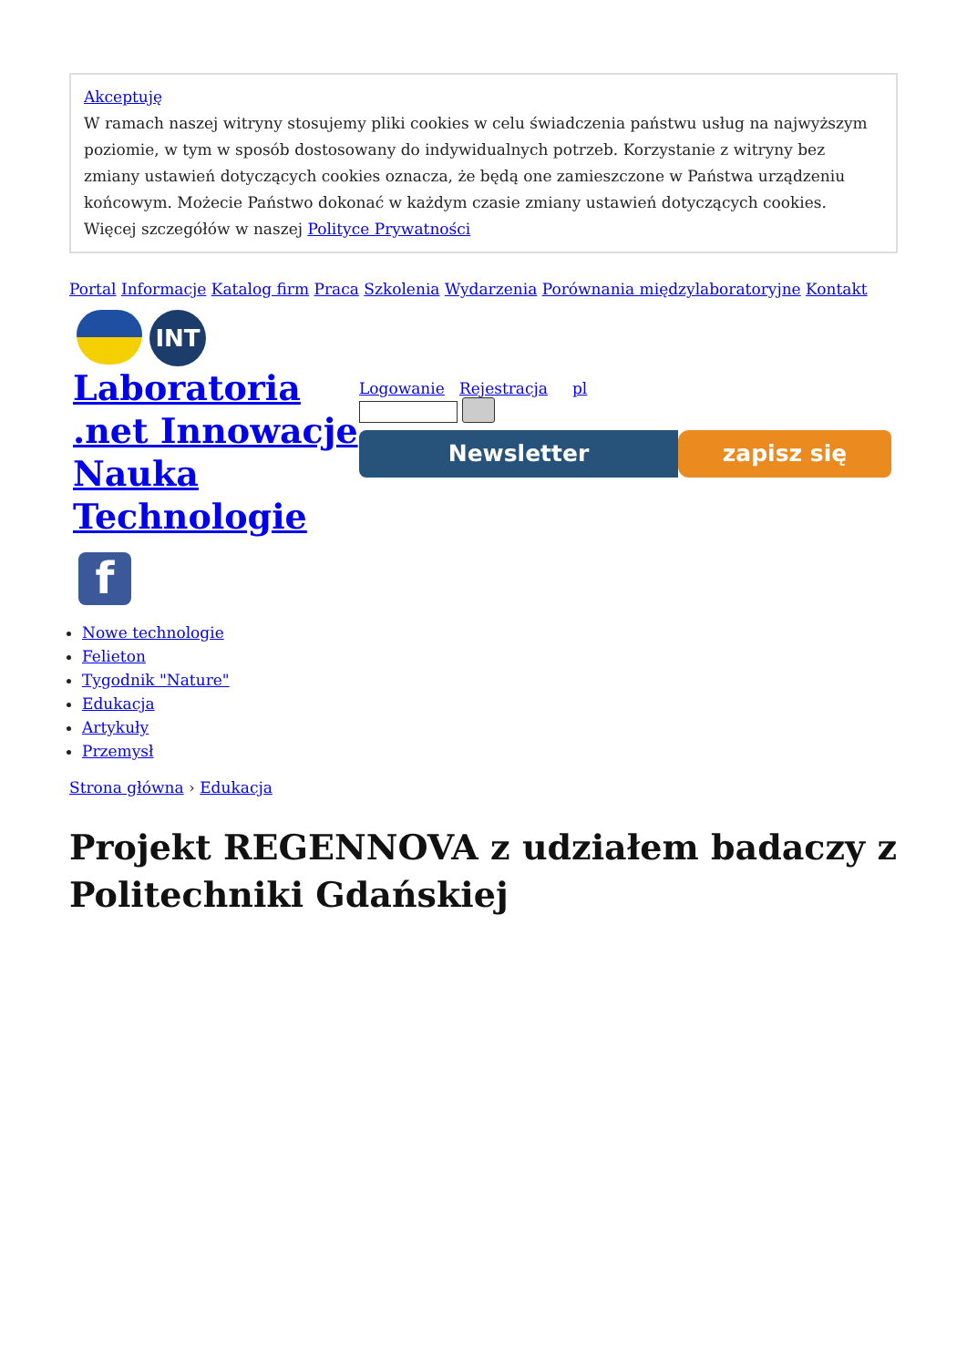Akceptuję
W ramach naszej witryny stosujemy pliki cookies w celu świadczenia państwu usług na najwyższym poziomie, w tym w sposób dostosowany do indywidualnych potrzeb. Korzystanie z witryny bez zmiany ustawień dotyczących cookies oznacza, że będą one zamieszczone w Państwa urządzeniu końcowym. Możecie Państwo dokonać w każdym czasie zmiany ustawień dotyczących cookies. Więcej szczegółów w naszej Polityce Prywatności
Portal Informacje Katalog firm Praca Szkolenia Wydarzenia Porównania międzylaboratoryjne Kontakt
INT
Laboratoria .net Innowacje Nauka Technologie
f
Logowanie Rejestracja pl
Newsletter zapisz się
Nowe technologie
Felieton
Tygodnik "Nature"
Edukacja
Artykuły
Przemysł
Strona główna › Edukacja
Projekt REGENNOVA z udziałem badaczy z Politechniki Gdańskiej